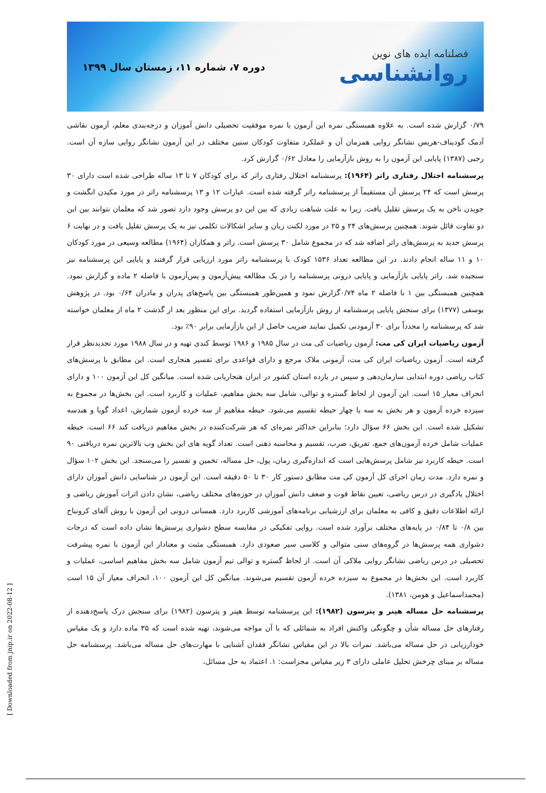فصلنامه ایده های نوین
روانشناسی
دوره ۷، شماره ۱۱، زمستان سال ۱۳۹۹
۰/۷۹ گزارش شده است. به علاوه همبستگی نمره این آزمون با نمره موفقیت تحصیلی دانش آموزان و درجه‌بندی معلم، آزمون نقاشی آدمک گودیناف-هریس نشانگر روایی همزمان آن و عملکرد متفاوت کودکان سنین مختلف در این آزمون نشانگر روایی سازه آن است. رجبی (۱۳۸۷) پایایی این آزمون را به روش بازآزمایی را معادل ۰/۶۲ گزارش کرد.
پرسشنامه اختلال رفتاری راتر (۱۹۶۴): پرسشنامه اختلال رفتاری راتر که برای کودکان ۷ تا ۱۳ ساله طراحی شده است دارای ۳۰ پرسش است که ۲۴ پرسش آن مستقیماً از پرسشنامه راتر گرفته شده است. عبارات ۱۲ و ۱۳ پرسشنامه راتر در مورد مکیدن انگشت و جویدن ناخن به یک پرسش تقلیل یافت. زیرا به علت شباهت زیادی که بین این دو پرسش وجود دارد تصور شد که معلمان نتوانند بین این دو تفاوت قائل شوند. همچنین پرسش‌های ۲۴ و ۲۵ در مورد لکنت زبان و سایر اشکالات تکلمی نیز به یک پرسش تقلیل یافت و در نهایت ۶ پرسش جدید به پرسش‌های راتر اضافه شد که در مجموع شامل ۳۰ پرسش است. راتر و همکاران (۱۹۶۴) مطالعه وسیعی در مورد کودکان ۱۰ و ۱۱ ساله انجام دادند. در این مطالعه تعداد ۱۵۳۶ کودک با پرسشنامه راتر مورد ارزیابی قرار گرفتند و پایایی این پرسشنامه نیز سنجیده شد. راتر پایایی بازآزمایی و پایایی درونی پرسشنامه را در یک مطالعه پیش‌آزمون و پس‌آزمون با فاصله ۲ ماده و گزارش نمود. همچنین همبستگی بین ۱ با فاصله ۲ ماه ۰/۷۴گزارش نمود و همین‌طور همبستگی بین پاسخ‌های پدران و مادران ۰/۶۴ بود. در پژوهش یوسفی (۱۳۷۷) برای سنجش پایایی پرسشنامه از روش بازآزمایی استفاده گردید. برای این منظور بعد از گذشت ۲ ماه از معلمان خواسته شد که پرسشنامه را مجدداً برای ۳۰ آزمودنی تکمیل نمایند ضریب حاصل از این بازآزمایی برابر ۹۰٪ بود.
آزمون ریاضیات ایران کی مت: آزمون ریاضیات کی مت در سال ۱۹۸۵ و ۱۹۸۶ توسط کندی تهیه و در سال ۱۹۸۸ مورد تجدیدنظر قرار گرفته است. آزمون ریاضیات ایران کی مت، آزمونی ملاک مرجع و دارای قواعدی برای تفسیر هنجاری است. این مطابق با پرسش‌های کتاب ریاضی دوره ابتدایی سازمان‌دهی و سپس در یازده استان کشور در ایران هنجاریابی شده است. میانگین کل این آزمون ۱۰۰ و دارای انحراف معیار ۱۵ است. این آزمون از لحاظ گستره و توالی، شامل سه بخش مفاهیم، عملیات و کاربرد است. این بخش‌ها در مجموع به سیزده خرده آزمون و هر بخش به سه یا چهار حیطه تقسیم می‌شود. حیطه مفاهیم از سه خرده آزمون شمارش، اعداد گویا و هندسه تشکیل شده است. این بخش ۶۶ سؤال دارد؛ بنابراین حداکثر نمره‌ای که هر شرکت‌کننده در بخش مفاهیم دریافت کند ۶۶ است. حیطه عملیات شامل خرده آزمون‌های جمع، تفریق، ضرب، تقسیم و محاسبه ذهنی است. تعداد گویه های این بخش وب بالاترین نمره دریافتی ۹۰ است. حیطه کاربرد نیز شامل پرسش‌هایی است که اندازه‌گیری زمان، پول، حل مساله، تخمین و تفسیر را می‌سنجد. این بخش ۱۰۲ سؤال و نمره دارد. مدت زمان اجرای کل آزمون کی مت مطابق دستور کار ۳۰ تا ۵۰ دقیقه است. این آزمون در شناسایی دانش آموزان دارای اختلال یادگیری در درس ریاضی، تعیین نقاط قوت و ضعف دانش آموزان در حوزه‌های مختلف ریاضی، نشان دادن اثرات آموزش ریاضی و ارائه اطلاعات دقیق و کافی به معلمان برای ارزشیابی برنامه‌های آموزشی کاربرد دارد. همسانی درونی این آزمون با روش آلفای کرونباخ بین ۰/۸ تا ۰/۸۴ در پایه‌های مختلف برآورد شده است. روایی تفکیکی در مقایسه سطح دشواری پرسش‌ها نشان داده است که درجات دشواری همه پرسش‌ها در گروه‌های سنی متوالی و کلاسی سیر صعودی دارد. همبستگی مثبت و معنادار این آزمون با نمره پیشرفت تحصیلی در درس ریاضی نشانگر روایی ملاکی آن است. از لحاظ گستره و توالی تیم آزمون شامل سه بخش مفاهیم اساسی، عملیات و کاربرد است. این بخش‌ها در مجموع به سیزده خرده آزمون تقسیم می‌شوند. میانگین کل این آزمون ۱۰۰، انحراف معیار آن ۱۵ است (محمداسماعیل و هومن، ۱۳۸۱).
پرسشنامه حل مساله هپنر و پترسون (۱۹۸۲): این پرسشنامه توسط هپنر و پترسون (۱۹۸۲) برای سنجش درک پاسخ‌دهنده از رفتارهای حل مساله شأن و چگونگی واکنش افراد به شمائلی که با آن مواجه می‌شوند، تهیه شده است که ۳۵ ماده دارد و یک مقیاس خودارزیابی در حل مساله می‌باشد. نمرات بالا در این مقیاس نشانگر فقدان آشنایی با مهارت‌های حل مساله می‌باشد. پرسشنامه حل مساله بر مبنای چرخش تحلیل عاملی دارای ۳ زیر مقیاس مجزاست: ۱. اعتماد به حل مسائل،
[ Downloaded from jnip.ir on 2022-08-12 ]